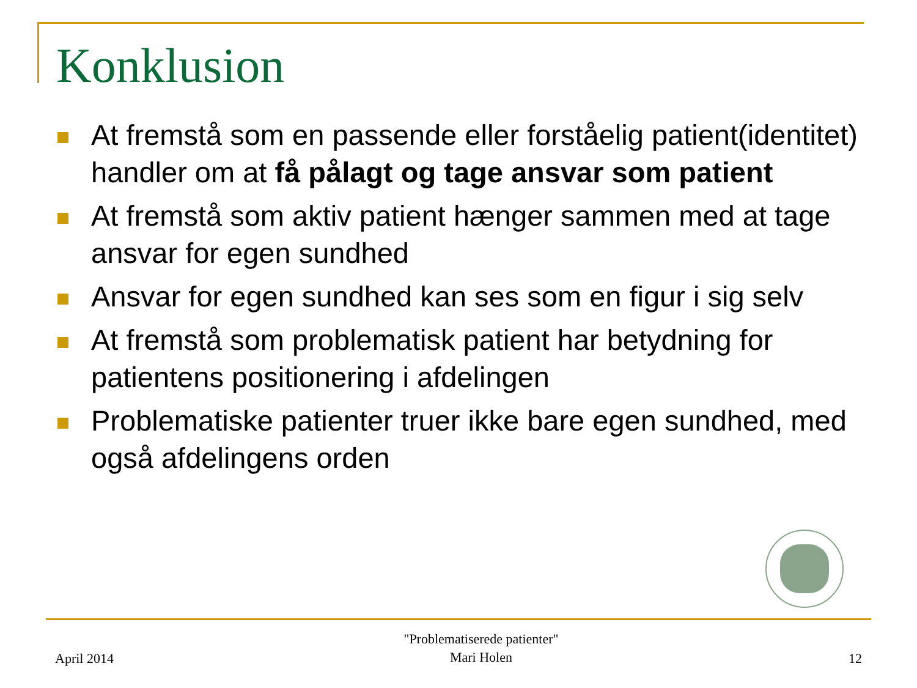Konklusion
At fremstå som en passende eller forståelig patient(identitet) handler om at få pålagt og tage ansvar som patient
At fremstå som aktiv patient hænger sammen med at tage ansvar for egen sundhed
Ansvar for egen sundhed kan ses som en figur i sig selv
At fremstå som problematisk patient har betydning for patientens positionering i afdelingen
Problematiske patienter truer ikke bare egen sundhed, med også afdelingens orden
April 2014 "Problematiserede patienter"
Mari Holen 12